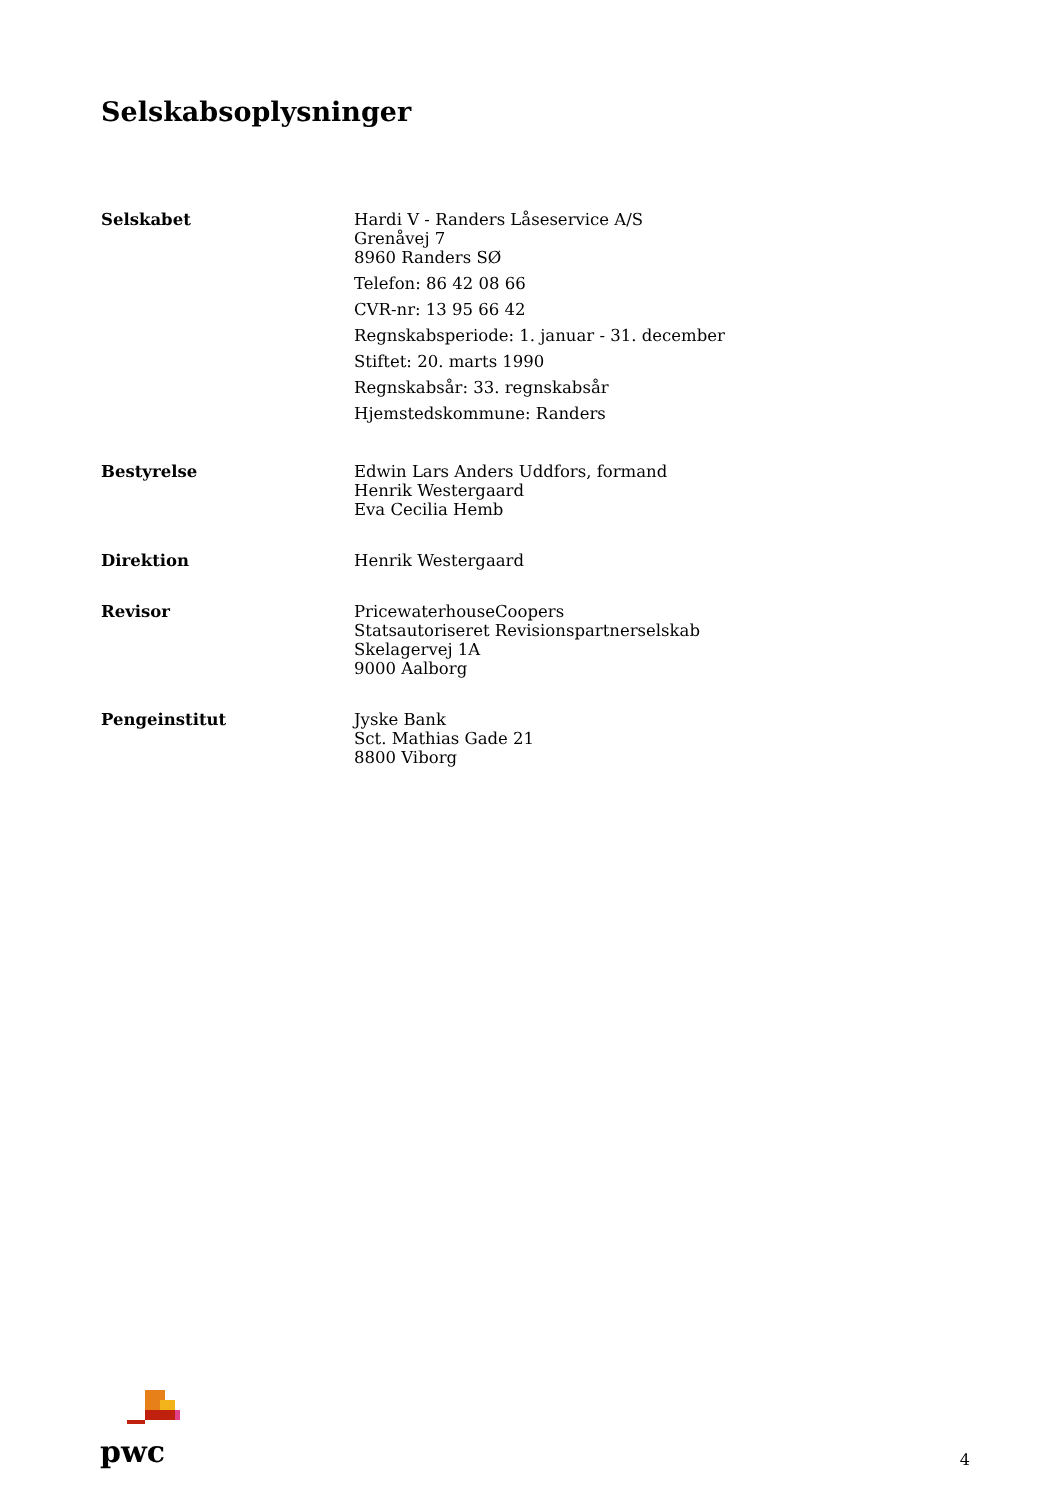Selskabsoplysninger
Selskabet Hardi V - Randers Låseservice A/S
Grenåvej 7
8960 Randers SØ
Telefon: 86 42 08 66
CVR-nr: 13 95 66 42
Regnskabsperiode: 1. januar - 31. december
Stiftet: 20. marts 1990
Regnskabsår: 33. regnskabsår
Hjemstedskommune: Randers
Bestyrelse Edwin Lars Anders Uddfors, formand
Henrik Westergaard
Eva Cecilia Hemb
Direktion Henrik Westergaard
Revisor PricewaterhouseCoopers
Statsautoriseret Revisionspartnerselskab
Skelagervej 1A
9000 Aalborg
Pengeinstitut Jyske Bank
Sct. Mathias Gade 21
8800 Viborg
pwc
4